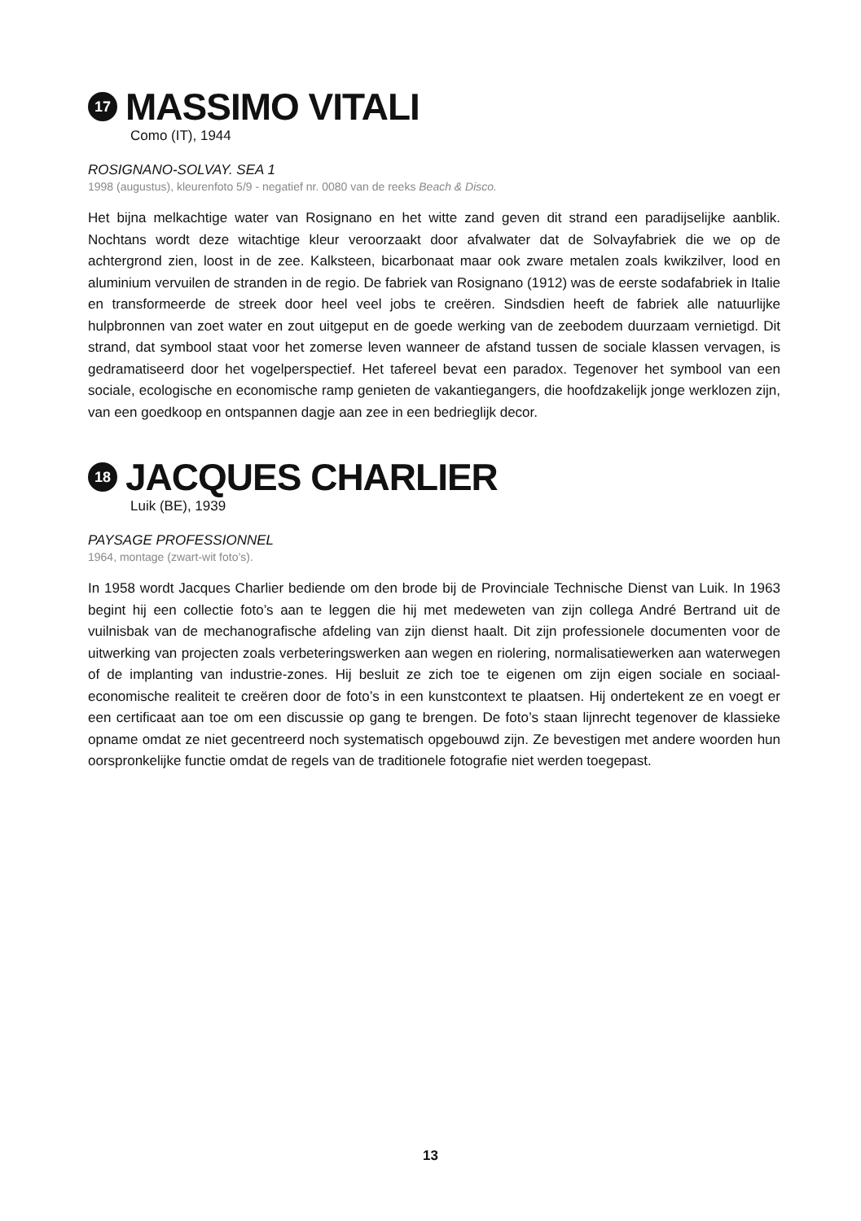17 MASSIMO VITALI
Como (IT), 1944
ROSIGNANO-SOLVAY. SEA 1
1998 (augustus), kleurenfoto 5/9 - negatief nr. 0080 van de reeks Beach & Disco.
Het bijna melkachtige water van Rosignano en het witte zand geven dit strand een paradijselijke aanblik. Nochtans wordt deze witachtige kleur veroorzaakt door afvalwater dat de Solvayfabriek die we op de achtergrond zien, loost in de zee. Kalksteen, bicarbonaat maar ook zware metalen zoals kwikzilver, lood en aluminium vervuilen de stranden in de regio. De fabriek van Rosignano (1912) was de eerste sodafabriek in Italie en transformeerde de streek door heel veel jobs te creëren. Sindsdien heeft de fabriek alle natuurlijke hulpbronnen van zoet water en zout uitgeput en de goede werking van de zeebodem duurzaam vernietigd. Dit strand, dat symbool staat voor het zomerse leven wanneer de afstand tussen de sociale klassen vervagen, is gedramatiseerd door het vogelperspectief. Het tafereel bevat een paradox. Tegenover het symbool van een sociale, ecologische en economische ramp genieten de vakantiegangers, die hoofdzakelijk jonge werklozen zijn, van een goedkoop en ontspannen dagje aan zee in een bedrieglijk decor.
18 JACQUES CHARLIER
Luik (BE), 1939
PAYSAGE PROFESSIONNEL
1964, montage (zwart-wit foto’s).
In 1958 wordt Jacques Charlier bediende om den brode bij de Provinciale Technische Dienst van Luik. In 1963 begint hij een collectie foto’s aan te leggen die hij met medeweten van zijn collega André Bertrand uit de vuilnisbak van de mechanografische afdeling van zijn dienst haalt. Dit zijn professionele documenten voor de uitwerking van projecten zoals verbeteringswerken aan wegen en riolering, normalisatiewerken aan waterwegen of de implanting van industrie-zones. Hij besluit ze zich toe te eigenen om zijn eigen sociale en sociaal-economische realiteit te creëren door de foto’s in een kunstcontext te plaatsen. Hij ondertekent ze en voegt er een certificaat aan toe om een discussie op gang te brengen. De foto’s staan lijnrecht tegenover de klassieke opname omdat ze niet gecentreerd noch systematisch opgebouwd zijn. Ze bevestigen met andere woorden hun oorspronkelijke functie omdat de regels van de traditionele fotografie niet werden toegepast.
13